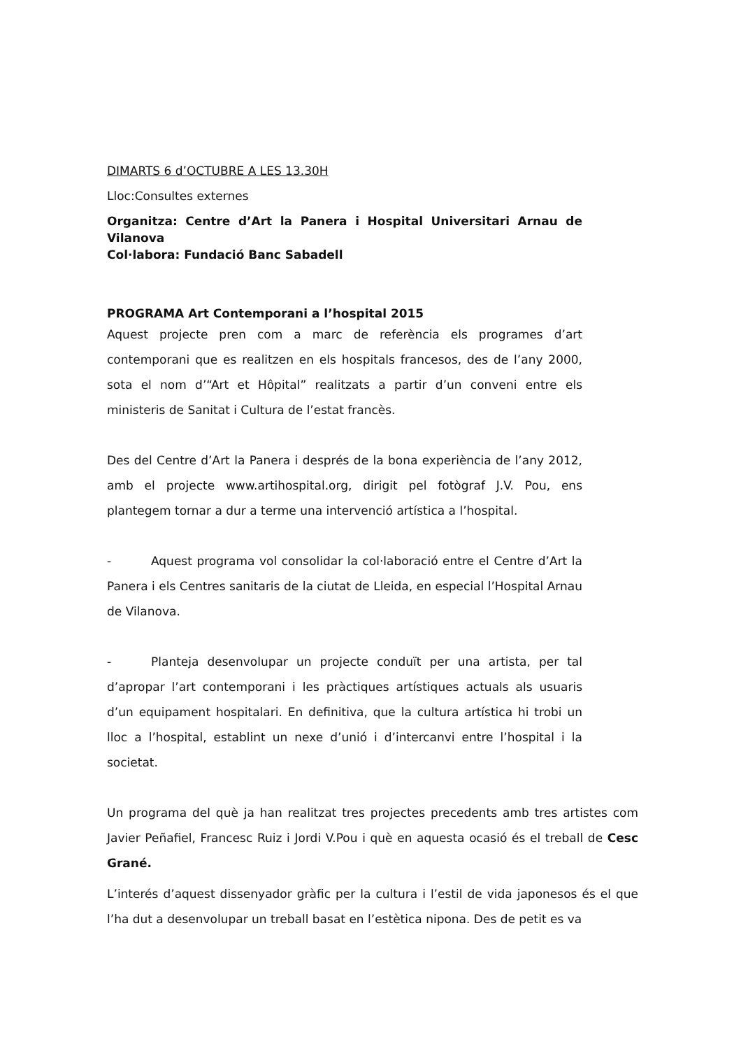DIMARTS 6 d’OCTUBRE A LES 13.30H
Lloc:Consultes externes
Organitza: Centre d’Art la Panera i Hospital Universitari Arnau de Vilanova
Col·labora: Fundació Banc Sabadell
PROGRAMA Art Contemporani a l’hospital 2015
Aquest projecte pren com a marc de referència els programes d’art contemporani que es realitzen en els hospitals francesos, des de l’any 2000, sota el nom d’“Art et Hôpital” realitzats a partir d’un conveni entre els ministeris de Sanitat i Cultura de l’estat francès.
Des del Centre d’Art la Panera i després de la bona experiència de l’any 2012, amb el projecte www.artihospital.org, dirigit pel fotògraf J.V. Pou, ens plantegem tornar a dur a terme una intervenció artística a l’hospital.
- Aquest programa vol consolidar la col·laboració entre el Centre d’Art la Panera i els Centres sanitaris de la ciutat de Lleida, en especial l’Hospital Arnau de Vilanova.
- Planteja desenvolupar un projecte conduït per una artista, per tal d’apropar l’art contemporani i les pràctiques artístiques actuals als usuaris d’un equipament hospitalari. En definitiva, que la cultura artística hi trobi un lloc a l’hospital, establint un nexe d’unió i d’intercanvi entre l’hospital i la societat.
Un programa del què ja han realitzat tres projectes precedents amb tres artistes com Javier Peñafiel, Francesc Ruiz i Jordi V.Pou i què en aquesta ocasió és el treball de Cesc Grané.
L’interés d’aquest dissenyador gràfic per la cultura i l’estil de vida japonesos és el que l’ha dut a desenvolupar un treball basat en l’estètica nipona. Des de petit es va